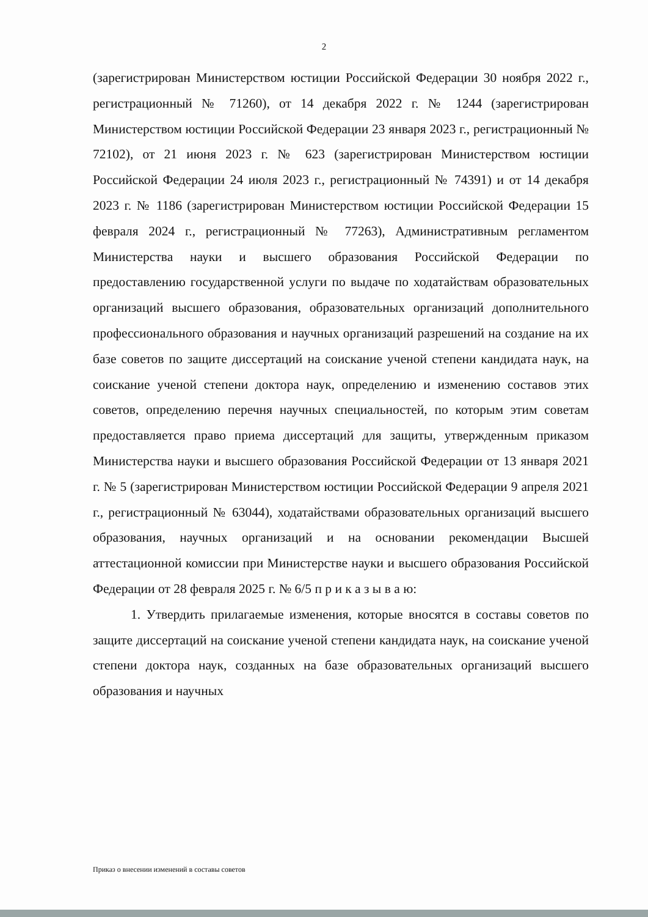2
(зарегистрирован Министерством юстиции Российской Федерации 30 ноября 2022 г., регистрационный № 71260), от 14 декабря 2022 г. № 1244 (зарегистрирован Министерством юстиции Российской Федерации 23 января 2023 г., регистрационный № 72102), от 21 июня 2023 г. № 623 (зарегистрирован Министерством юстиции Российской Федерации 24 июля 2023 г., регистрационный № 74391) и от 14 декабря 2023 г. № 1186 (зарегистрирован Министерством юстиции Российской Федерации 15 февраля 2024 г., регистрационный № 77263), Административным регламентом Министерства науки и высшего образования Российской Федерации по предоставлению государственной услуги по выдаче по ходатайствам образовательных организаций высшего образования, образовательных организаций дополнительного профессионального образования и научных организаций разрешений на создание на их базе советов по защите диссертаций на соискание ученой степени кандидата наук, на соискание ученой степени доктора наук, определению и изменению составов этих советов, определению перечня научных специальностей, по которым этим советам предоставляется право приема диссертаций для защиты, утвержденным приказом Министерства науки и высшего образования Российской Федерации от 13 января 2021 г. № 5 (зарегистрирован Министерством юстиции Российской Федерации 9 апреля 2021 г., регистрационный № 63044), ходатайствами образовательных организаций высшего образования, научных организаций и на основании рекомендации Высшей аттестационной комиссии при Министерстве науки и высшего образования Российской Федерации от 28 февраля 2025 г. № 6/5 п р и к а з ы в а ю:
1. Утвердить прилагаемые изменения, которые вносятся в составы советов по защите диссертаций на соискание ученой степени кандидата наук, на соискание ученой степени доктора наук, созданных на базе образовательных организаций высшего образования и научных
Приказ о внесении изменений в составы советов